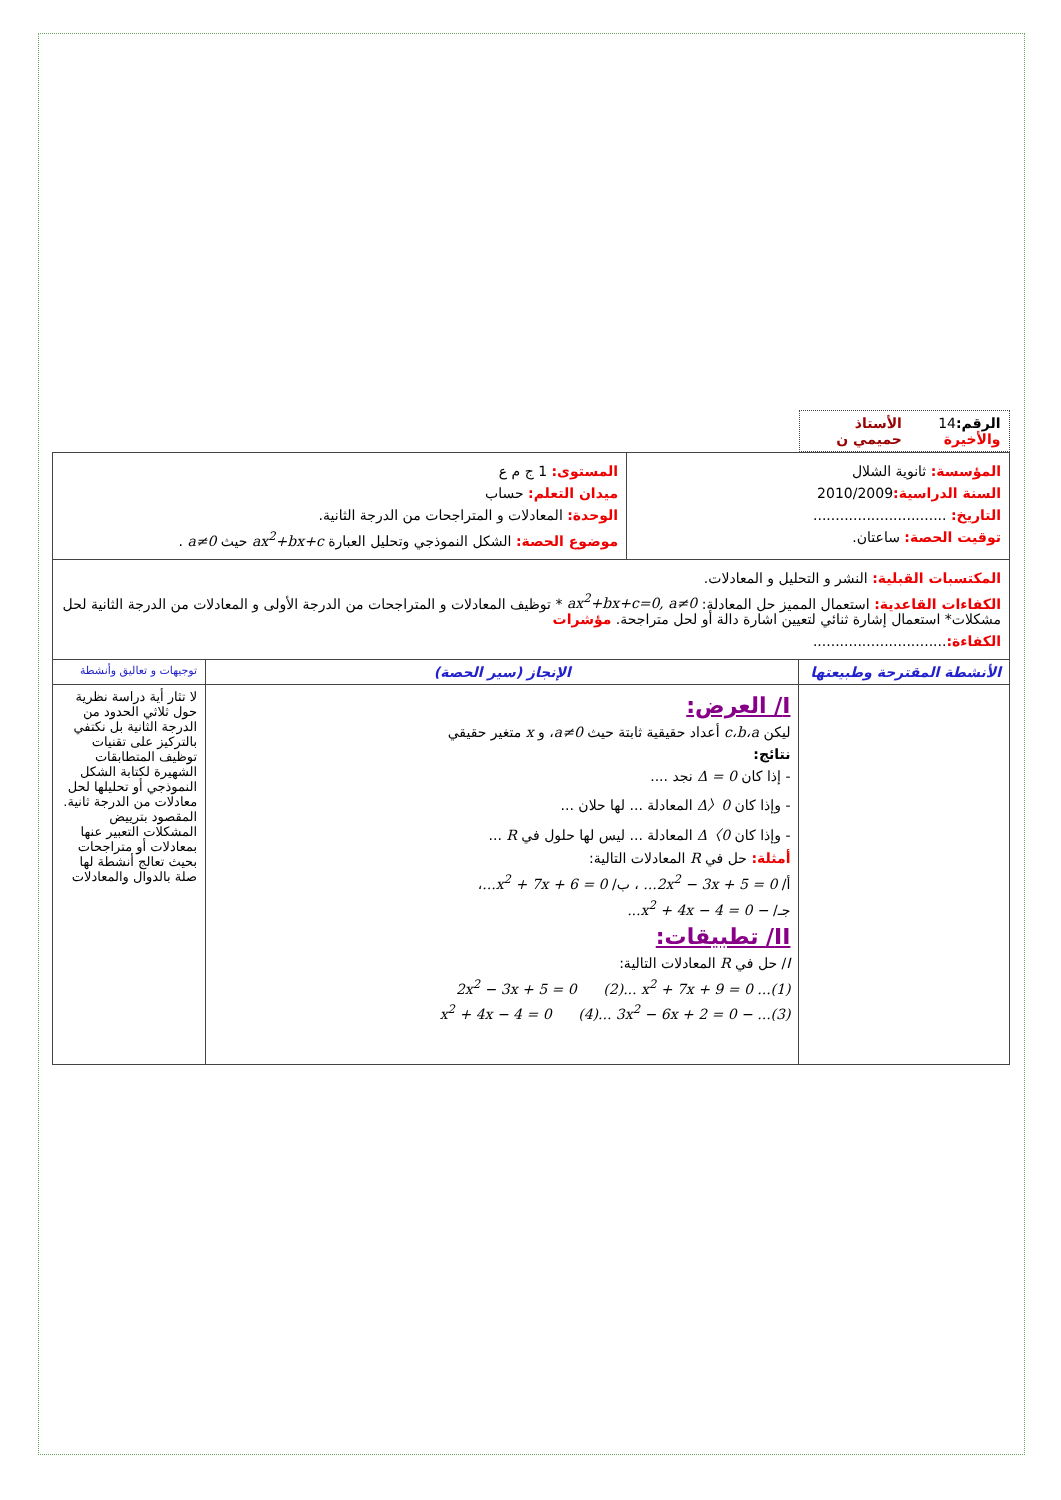| الرقم: 14 والأخيرة الأستاذ حميمي ن | | |
| / المؤسسة: ثانوية الشلال السنة الدراسية: 2010/2009 التاريخ: .............................. توقيت الحصة: ساعتان. / المستوى: 1 ج م ع ميدان التعلم: حساب الوحدة: المعادلات و المتراجحات من الدرجة الثانية. موضوع الحصة: الشكل النموذجي وتحليل العبارة ax<sup>2</sup>+bx+c حيث a≠0 . / | | |
| المكتسبات القبلية: النشر و التحليل و المعادلات. الكفاءات القاعدية: استعمال المميز حل المعادلة: ax<sup>2</sup>+bx+c=0, a≠0 * توظيف المعادلات و المتراجحات من الدرجة الأولى و المعادلات من الدرجة الثانية لحل مشكلات* استعمال إشارة ثنائي لتعيين اشارة دالة أو لحل متراجحة. مؤشرات الكفاءة: .............................. | | |
| الأنشطة المقترحة وطبيعتها | الإنجاز (سير الحصة) | توجيهات و تعاليق وأنشطة |
| | I/ العرض: ليكن c،b،a أعداد حقيقية ثابتة حيث a≠0 ، و x متغير حقيقي نتائج: - إذا كان Δ = 0 نجد .... - وإذا كان Δ〉0 المعادلة ... لها حلان ... - وإذا كان Δ〈0 المعادلة ... ليس لها حلول في R ... أمثلة: حل في R المعادلات التالية: أ/ 2x<sup>2</sup> − 3x + 5 = 0... ، ب/ x<sup>2</sup> + 7x + 6 = 0... ، جـ/ − x<sup>2</sup> + 4x − 4 = 0... II/ تطبيقات: I / حل في R المعادلات التالية: (1)... 2x<sup>2</sup> − 3x + 5 = 0 (2)... x<sup>2</sup> + 7x + 9 = 0 (3)... − x<sup>2</sup> + 4x − 4 = 0 (4)... 3x<sup>2</sup> − 6x + 2 = 0 | لا تثار أية دراسة نظرية حول ثلاثي الحدود من الدرجة الثانية بل نكتفي بالتركيز على تقنيات توظيف المتطابقات الشهيرة لكتابة الشكل النموذجي أو تحليلها لحل معادلات من الدرجة ثانية. المقصود بترييض المشكلات التعبير عنها بمعادلات أو متراجحات بحيث تعالج أنشطة لها صلة بالدوال والمعادلات |